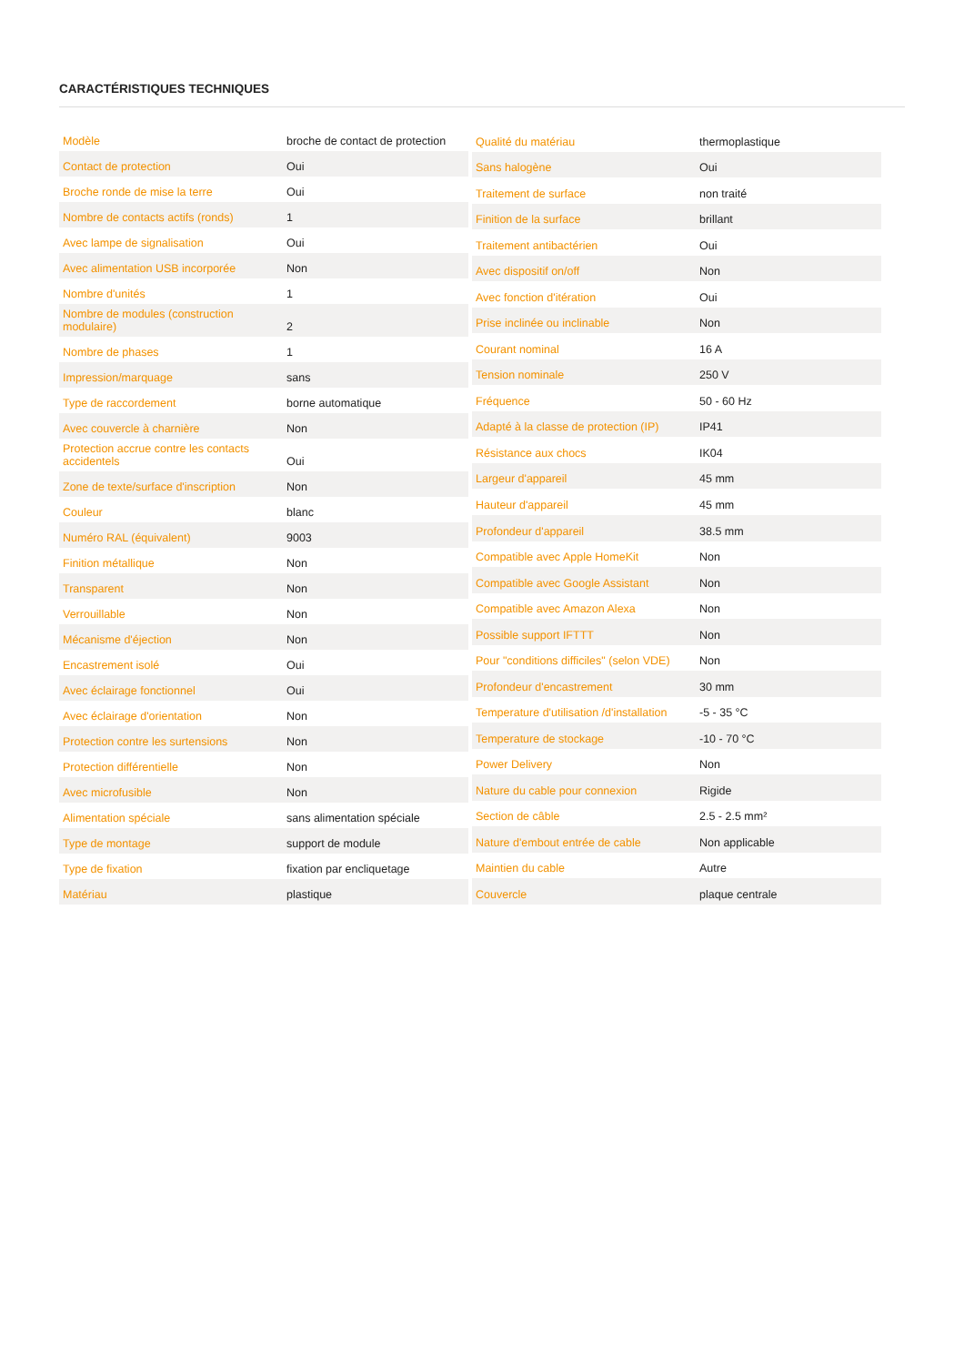CARACTÉRISTIQUES TECHNIQUES
| Modèle | broche de contact de protection |
| Contact de protection | Oui |
| Broche ronde de mise la terre | Oui |
| Nombre de contacts actifs (ronds) | 1 |
| Avec lampe de signalisation | Oui |
| Avec alimentation USB incorporée | Non |
| Nombre d'unités | 1 |
| Nombre de modules (construction modulaire) | 2 |
| Nombre de phases | 1 |
| Impression/marquage | sans |
| Type de raccordement | borne automatique |
| Avec couvercle à charnière | Non |
| Protection accrue contre les contacts accidentels | Oui |
| Zone de texte/surface d'inscription | Non |
| Couleur | blanc |
| Numéro RAL (équivalent) | 9003 |
| Finition métallique | Non |
| Transparent | Non |
| Verrouillable | Non |
| Mécanisme d'éjection | Non |
| Encastrement isolé | Oui |
| Avec éclairage fonctionnel | Oui |
| Avec éclairage d'orientation | Non |
| Protection contre les surtensions | Non |
| Protection différentielle | Non |
| Avec microfusible | Non |
| Alimentation spéciale | sans alimentation spéciale |
| Type de montage | support de module |
| Type de fixation | fixation par encliquetage |
| Matériau | plastique |
| Qualité du matériau | thermoplastique |
| Sans halogène | Oui |
| Traitement de surface | non traité |
| Finition de la surface | brillant |
| Traitement antibactérien | Oui |
| Avec dispositif on/off | Non |
| Avec fonction d'itération | Oui |
| Prise inclinée ou inclinable | Non |
| Courant nominal | 16 A |
| Tension nominale | 250 V |
| Fréquence | 50 - 60 Hz |
| Adapté à la classe de protection (IP) | IP41 |
| Résistance aux chocs | IK04 |
| Largeur d'appareil | 45 mm |
| Hauteur d'appareil | 45 mm |
| Profondeur d'appareil | 38.5 mm |
| Compatible avec Apple HomeKit | Non |
| Compatible avec Google Assistant | Non |
| Compatible avec Amazon Alexa | Non |
| Possible support IFTTT | Non |
| Pour "conditions difficiles" (selon VDE) | Non |
| Profondeur d'encastrement | 30 mm |
| Temperature d'utilisation /d'installation | -5 - 35 °C |
| Temperature de stockage | -10 - 70 °C |
| Power Delivery | Non |
| Nature du cable pour connexion | Rigide |
| Section de câble | 2.5 - 2.5 mm² |
| Nature d'embout entrée de cable | Non applicable |
| Maintien du cable | Autre |
| Couvercle | plaque centrale |